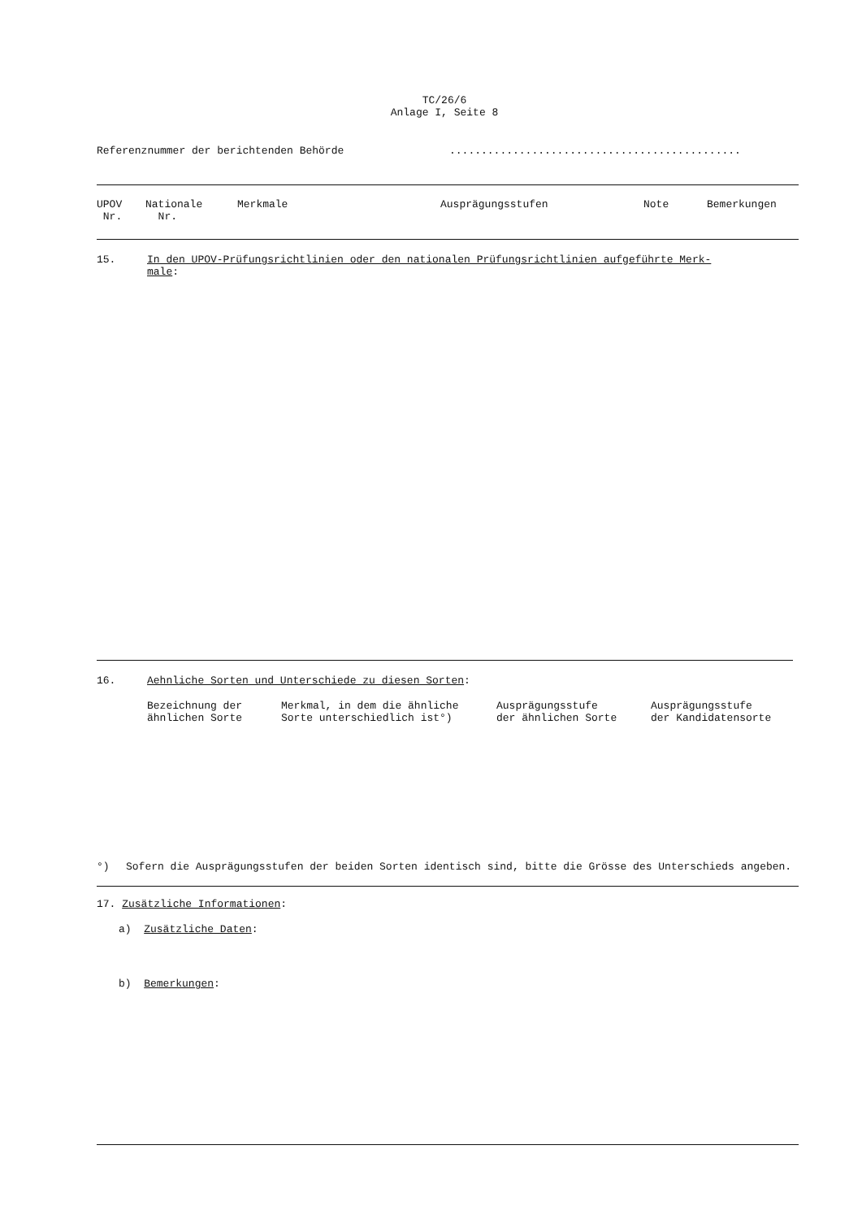TC/26/6
Anlage I, Seite 8
| Referenznummer der berichtenden Behörde | .............................................. |
| UPOV Nr. | Nationale Nr. | Merkmale | Ausprägungsstufen | Note | Bemerkungen |
| --- | --- | --- | --- | --- | --- |
| 15. | In den UPOV-Prüfungsrichtlinien oder den nationalen Prüfungsrichtlinien aufgeführte Merk- male : |
| 16. | Aehnliche Sorten und Unterschiede zu diesen Sorten : |
| Bezeichnung der ähnlichen Sorte | Merkmal, in dem die ähnliche Sorte unterschiedlich ist°) | Ausprägungsstufe der ähnlichen Sorte | Ausprägungsstufe der Kandidatensorte |
| °) | Sofern die Ausprägungsstufen der beiden Sorten identisch sind, bitte die Grösse des Unterschieds angeben. |
17. Zusätzliche Informationen:
a) Zusätzliche Daten:
b) Bemerkungen: